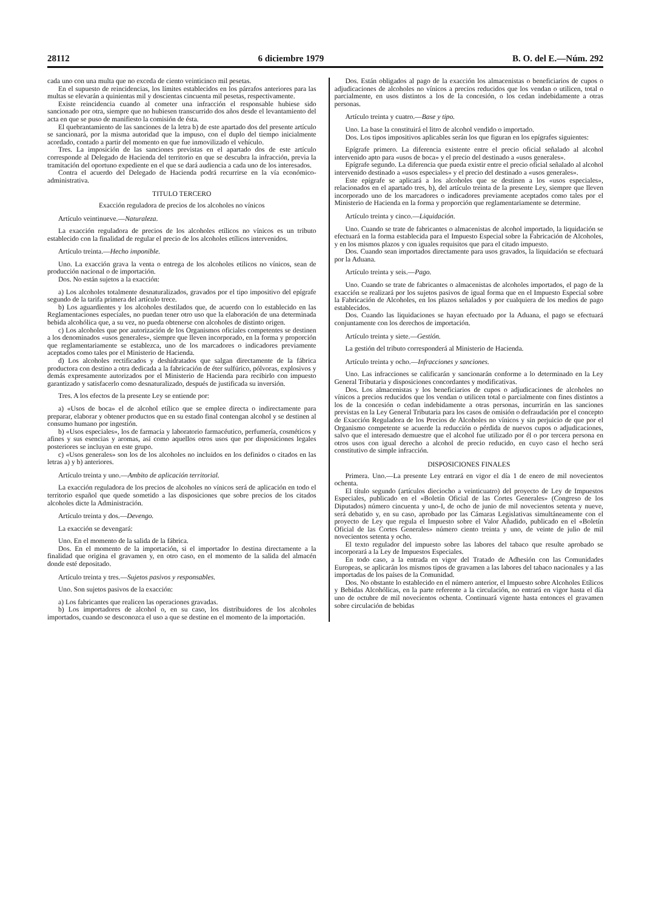28112 6 diciembre 1979 B. O. del E.—Núm. 292
cada uno con una multa que no exceda de ciento veinticinco mil pesetas.
En el supuesto de reincidencias, los límites establecidos en los párrafos anteriores para las multas se elevarán a quinientas mil y doscientas cincuenta mil pesetas, respectivamente.
Existe reincidencia cuando al cometer una infracción el responsable hubiese sido sancionado por otra, siempre que no hubiesen transcurrido dos años desde el levantamiento del acta en que se puso de manifiesto la comisión de ésta.
El quebrantamiento de las sanciones de la letra b) de este apartado dos del presente artículo se sancionará, por la misma autoridad que la impuso, con el duplo del tiempo inicialmente acordado, contado a partir del momento en que fue inmovilizado el vehículo.
Tres. La imposición de las sanciones previstas en el apartado dos de este artículo corresponde al Delegado de Hacienda del territorio en que se descubra la infracción, previa la tramitación del oportuno expediente en el que se dará audiencia a cada uno de los interesados.
Contra el acuerdo del Delegado de Hacienda podrá recurrirse en la vía económico-administrativa.
TITULO TERCERO
Exacción reguladora de precios de los alcoholes no vínicos
Artículo veintinueve.—Naturaleza.
La exacción reguladora de precios de los alcoholes etílicos no vínicos es un tributo establecido con la finalidad de regular el precio de los alcoholes etílicos intervenidos.
Artículo treinta.—Hecho imponible.
Uno. La exacción grava la venta o entrega de los alcoholes etílicos no vínicos, sean de producción nacional o de importación.
Dos. No están sujetos a la exacción:
a) Los alcoholes totalmente desnaturalizados, gravados por el tipo impositivo del epígrafe segundo de la tarifa primera del artículo trece.
b) Los aguardientes y los alcoholes destilados que, de acuerdo con lo establecido en las Reglamentaciones especiales, no puedan tener otro uso que la elaboración de una determinada bebida alcohólica que, a su vez, no pueda obtenerse con alcoholes de distinto origen.
c) Los alcoholes que por autorización de los Organismos oficiales competentes se destinen a los denominados «usos generales», siempre que lleven incorporado, en la forma y proporción que reglamentariamente se establezca, uno de los marcadores o indicadores previamente aceptados como tales por el Ministerio de Hacienda.
d) Los alcoholes rectificados y deshidratados que salgan directamente de la fábrica productora con destino a otra dedicada a la fabricación de éter sulfúrico, pólvoras, explosivos y demás expresamente autorizados por el Ministerio de Hacienda para recibirlo con impuesto garantizado y satisfacerlo como desnaturalizado, después de justificada su inversión.
Tres. A los efectos de la presente Ley se entiende por:
a) «Usos de boca» el de alcohol etílico que se emplee directa o indirectamente para preparar, elaborar y obtener productos que en su estado final contengan alcohol y se destinen al consumo humano por ingestión.
b) «Usos especiales», los de farmacia y laboratorio farmacéutico, perfumería, cosméticos y afines y sus esencias y aromas, así como aquellos otros usos que por disposiciones legales posteriores se incluyan en este grupo.
c) «Usos generales» son los de los alcoholes no incluidos en los definidos o citados en las letras a) y b) anteriores.
Artículo treinta y uno.—Ambito de aplicación territorial.
La exacción reguladora de los precios de alcoholes no vínicos será de aplicación en todo el territorio español que quede sometido a las disposiciones que sobre precios de los citados alcoholes dicte la Administración.
Artículo treinta y dos.—Devengo.
La exacción se devengará:
Uno. En el momento de la salida de la fábrica.
Dos. En el momento de la importación, si el importador lo destina directamente a la finalidad que origina el gravamen y, en otro caso, en el momento de la salida del almacén donde esté depositado.
Artículo treinta y tres.—Sujetos pasivos y responsables.
Uno. Son sujetos pasivos de la exacción:
a) Los fabricantes que realicen las operaciones gravadas.
b) Los importadores de alcohol o, en su caso, los distribuidores de los alcoholes importados, cuando se desconozca el uso a que se destine en el momento de la importación.
Dos. Están obligados al pago de la exacción los almacenistas o beneficiarios de cupos o adjudicaciones de alcoholes no vínicos a precios reducidos que los vendan o utilicen, total o parcialmente, en usos distintos a los de la concesión, o los cedan indebidamente a otras personas.
Artículo treinta y cuatro.—Base y tipo.
Uno. La base la constituirá el litro de alcohol vendido o importado.
Dos. Los tipos impositivos aplicables serán los que figuran en los epígrafes siguientes:
Epígrafe primero. La diferencia existente entre el precio oficial señalado al alcohol intervenido apto para «usos de boca» y el precio del destinado a «usos generales».
Epígrafe segundo. La diferencia que pueda existir entre el precio oficial señalado al alcohol intervenido destinado a «usos especiales» y el precio del destinado a «usos generales».
Este epígrafe se aplicará a los alcoholes que se destinen a los «usos especiales», relacionados en el apartado tres, b), del artículo treinta de la presente Ley, siempre que lleven incorporado uno de los marcadores o indicadores previamente aceptados como tales por el Ministerio de Hacienda en la forma y proporción que reglamentariamente se determine.
Artículo treinta y cinco.—Liquidación.
Uno. Cuando se trate de fabricantes o almacenistas de alcohol importado, la liquidación se efectuará en la forma establecida para el Impuesto Especial sobre la Fabricación de Alcoholes, y en los mismos plazos y con iguales requisitos que para el citado impuesto.
Dos. Cuando sean importados directamente para usos gravados, la liquidación se efectuará por la Aduana.
Artículo treinta y seis.—Pago.
Uno. Cuando se trate de fabricantes o almacenistas de alcoholes importados, el pago de la exacción se realizará por los sujetos pasivos de igual forma que en el Impuesto Especial sobre la Fabricación de Alcoholes, en los plazos señalados y por cualquiera de los medios de pago establecidos.
Dos. Cuando las liquidaciones se hayan efectuado por la Aduana, el pago se efectuará conjuntamente con los derechos de importación.
Artículo treinta y siete.—Gestión.
La gestión del tributo corresponderá al Ministerio de Hacienda.
Artículo treinta y ocho.—Infracciones y sanciones.
Uno. Las infracciones se calificarán y sancionarán conforme a lo determinado en la Ley General Tributaria y disposiciones concordantes y modificativas.
Dos. Los almacenistas y los beneficiarios de cupos o adjudicaciones de alcoholes no vínicos a precios reducidos que los vendan o utilicen total o parcialmente con fines distintos a los de la concesión o cedan indebidamente a otras personas, incurrirán en las sanciones previstas en la Ley General Tributaria para los casos de omisión o defraudación por el concepto de Exacción Reguladora de los Precios de Alcoholes no vínicos y sin perjuicio de que por el Organismo competente se acuerde la reducción o pérdida de nuevos cupos o adjudicaciones, salvo que el interesado demuestre que el alcohol fue utilizado por él o por tercera persona en otros usos con igual derecho a alcohol de precio reducido, en cuyo caso el hecho será constitutivo de simple infracción.
DISPOSICIONES FINALES
Primera. Uno.—La presente Ley entrará en vigor el día 1 de enero de mil novecientos ochenta.
El título segundo (artículos dieciocho a veinticuatro) del proyecto de Ley de Impuestos Especiales, publicado en el «Boletín Oficial de las Cortes Generales» (Congreso de los Diputados) número cincuenta y uno-I, de ocho de junio de mil novecientos setenta y nueve, será debatido y, en su caso, aprobado por las Cámaras Legislativas simultáneamente con el proyecto de Ley que regula el Impuesto sobre el Valor Añadido, publicado en el «Boletín Oficial de las Cortes Generales» número ciento treinta y uno, de veinte de julio de mil novecientos setenta y ocho.
El texto regulador del impuesto sobre las labores del tabaco que resulte aprobado se incorporará a la Ley de Impuestos Especiales.
En todo caso, a la entrada en vigor del Tratado de Adhesión con las Comunidades Europeas, se aplicarán los mismos tipos de gravamen a las labores del tabaco nacionales y a las importadas de los países de la Comunidad.
Dos. No obstante lo establecido en el número anterior, el Impuesto sobre Alcoholes Etílicos y Bebidas Alcohólicas, en la parte referente a la circulación, no entrará en vigor hasta el día uno de octubre de mil novecientos ochenta. Continuará vigente hasta entonces el gravamen sobre circulación de bebidas